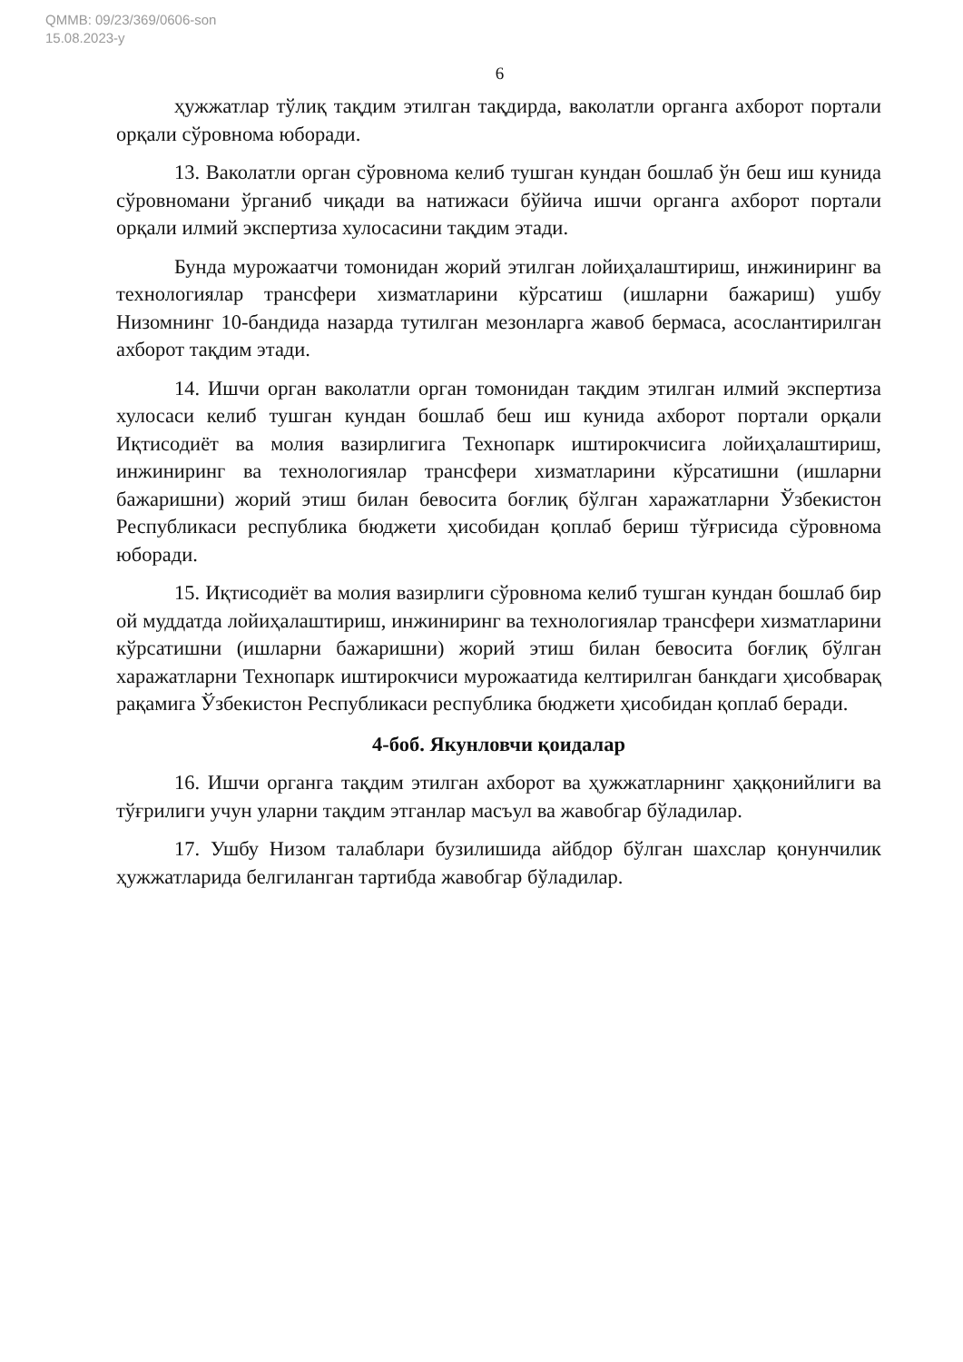QMMB: 09/23/369/0606-son
15.08.2023-y
6
ҳужжатлар тўлиқ тақдим этилган тақдирда, ваколатли органга ахборот портали орқали сўровнома юборади.
13. Ваколатли орган сўровнома келиб тушган кундан бошлаб ўн беш иш кунида сўровномани ўрганиб чиқади ва натижаси бўйича ишчи органга ахборот портали орқали илмий экспертиза хулосасини тақдим этади.
Бунда мурожаатчи томонидан жорий этилган лойиҳалаштириш, инжиниринг ва технологиялар трансфери хизматларини кўрсатиш (ишларни бажариш) ушбу Низомнинг 10-бандида назарда тутилган мезонларга жавоб бермаса, асослантирилган ахборот тақдим этади.
14. Ишчи орган ваколатли орган томонидан тақдим этилган илмий экспертиза хулосаси келиб тушган кундан бошлаб беш иш кунида ахборот портали орқали Иқтисодиёт ва молия вазирлигига Технопарк иштирокчисига лойиҳалаштириш, инжиниринг ва технологиялар трансфери хизматларини кўрсатишни (ишларни бажаришни) жорий этиш билан бевосита боғлиқ бўлган харажатларни Ўзбекистон Республикаси республика бюджети ҳисобидан қоплаб бериш тўғрисида сўровнома юборади.
15. Иқтисодиёт ва молия вазирлиги сўровнома келиб тушган кундан бошлаб бир ой муддатда лойиҳалаштириш, инжиниринг ва технологиялар трансфери хизматларини кўрсатишни (ишларни бажаришни) жорий этиш билан бевосита боғлиқ бўлган харажатларни Технопарк иштирокчиси мурожаатида келтирилган банкдаги ҳисобварақ рақамига Ўзбекистон Республикаси республика бюджети ҳисобидан қоплаб беради.
4-боб. Якунловчи қоидалар
16. Ишчи органга тақдим этилган ахборот ва ҳужжатларнинг ҳаққонийлиги ва тўғрилиги учун уларни тақдим этганлар масъул ва жавобгар бўладилар.
17. Ушбу Низом талаблари бузилишида айбдор бўлган шахслар қонунчилик ҳужжатларида белгиланган тартибда жавобгар бўладилар.